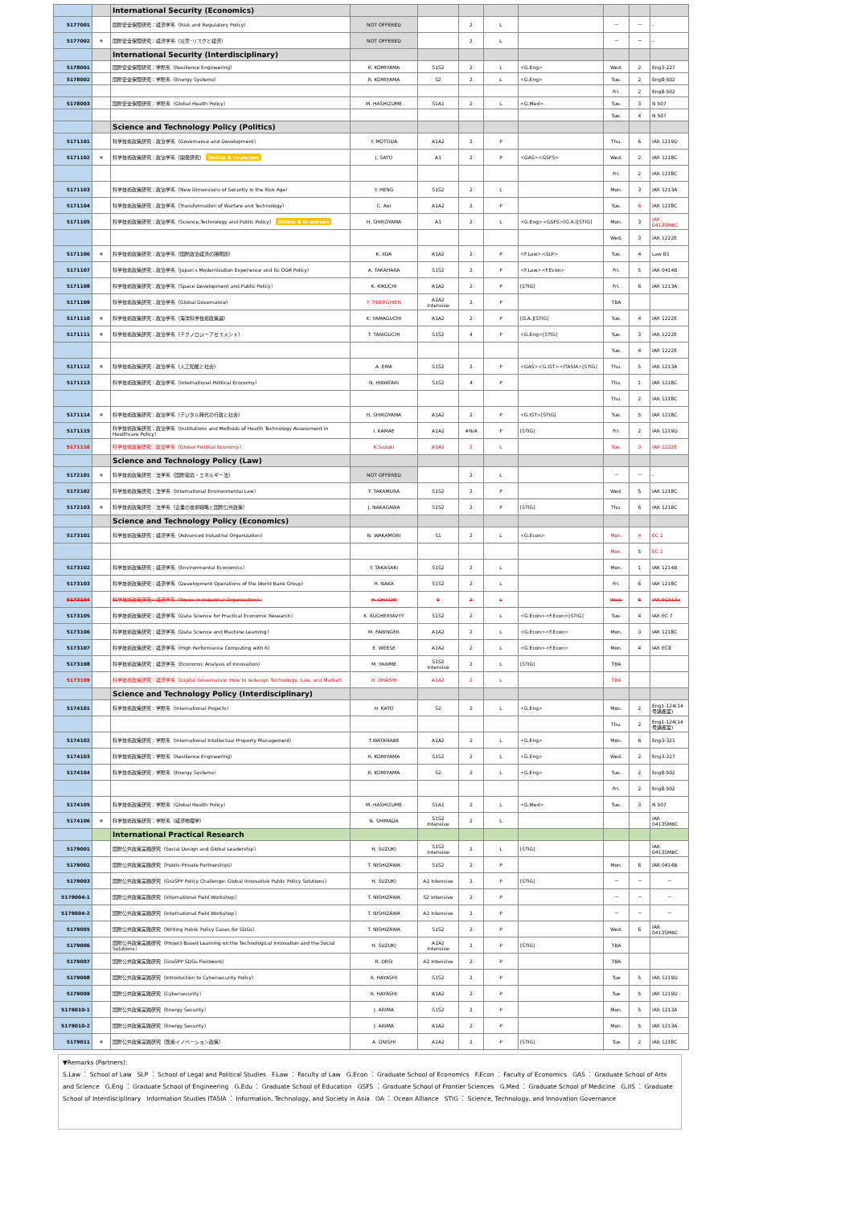| | | International Security (Economics) | | | | | | | | |
| 5177001 | | 国際安全保障研究：経済学系（Risk and Regulatory Policy） | NOT OFFERED | | 2 | L | | － | － | - |
| 5177002 | ※ | 国際安全保障研究：経済学系（災害･リスクと経済） | NOT OFFERED | | 2 | L | | － | － | - |
| | | International Security (Interdisciplinary) | | | | | | | | |
| 5178001 | | 国際安全保障研究：学際系（Resilience Engineering） | R. KOMIYAMA | S1S2 | 2 | L | <G.Eng> | Wed. | 2 | Eng3-227 |
| 5178002 | | 国際安全保障研究：学際系（Energy Systems） | R. KOMIYAMA | S2 | 2 | L | <G.Eng> | Tue. | 2 | Eng8-502 |
| | | | | | | | | Fri. | 2 | Eng8-502 |
| 5178003 | | 国際安全保障研究：学際系（Global Health Policy） | M. HASHIZUME | S1A1 | 2 | L | <G.Med> | Tue. | 3 | N 507 |
| | | | | | | | | Tue. | 4 | N 507 |
| | | Science and Technology Policy (Politics) | | | | | | | | |
| 5171101 | | 科学技術政策研究：政治学系（Governance and Development） | Y. MOTODA | A1A2 | 2 | P | | Thu. | 6 | IAR 1219D |
| 5171102 | ※ | 科学技術政策研究：政治学系（開発研究） Online & In-person | J. SATO | A1 | 2 | P | <GAS><GSFS> | Wed. | 2 | IAR 1218C |
| | | | | | | | | Fri. | 2 | IAR 1218C |
| 5171103 | | 科学技術政策研究：政治学系（New Dimensions of Security in the Risk Age） | Y. HENG | S1S2 | 2 | L | | Mon. | 3 | IAR 1213A |
| 5171104 | | 科学技術政策研究：政治学系（Transformation of Warfare and Technology） | C. Aoi | A1A2 | 2 | P | | Tue. | 6 | IAR 1218C |
| 5171105 | | 科学技術政策研究：政治学系（Science,Technology and Public Policy） Online & In-person | H. SHIROYAMA | A1 | 2 | L | <G.Eng><GSFS>[O.A.][STIG] | Mon. | 3 | IAR 0413SMBC |
| | | | | | | | | Wed. | 3 | IAR 1222E |
| 5171106 | ※ | 科学技術政策研究：政治学系（国際政治経済の諸問題） | K. IIDA | A1A2 | 2 | P | <F.Law><SLP> | Tue. | 4 | Law B1 |
| 5171107 | | 科学技術政策研究：政治学系（Japan's Modernization Experience and Its ODA Policy） | A. TAKAHARA | S1S2 | 2 | P | <F.Law><F.Econ> | Fri. | 5 | IAR 0414B |
| 5171108 | | 科学技術政策研究：政治学系（Space Development and Public Policy） | K. KIKUCHI | A1A2 | 2 | P | [STIG] | Fri. | 6 | IAR 1213A |
| 5171109 | | 科学技術政策研究：政治学系（Global Governance） | Y. TIBERGHIEN | A1A2 Intensive | 2 | P | | TBA | | |
| 5171110 | ※ | 科学技術政策研究：政治学系（海洋科学技術政策論） | K. YAMAGUCHI | A1A2 | 2 | P | [O.A.][STIG] | Tue. | 4 | IAR 1222E |
| 5171111 | ※ | 科学技術政策研究：政治学系（テクノロジーアセスメント） | T. TANIGUCHI | S1S2 | 4 | P | <G.Eng>[STIG] | Tue. | 3 | IAR 1222E |
| | | | | | | | | Tue. | 4 | IAR 1222E |
| 5171112 | ※ | 科学技術政策研究：政治学系（人工知能と社会） | A. EMA | S1S2 | 2 | P | <GAS><G.IST><ITASIA>[STIG] | Thu. | 5 | IAR 1213A |
| 5171113 | | 科学技術政策研究：政治学系（International Political Economy） | N. HIWATARI | S1S2 | 4 | P | | Thu. | 1 | IAR 1218C |
| | | | | | | | | Thu. | 2 | IAR 1218C |
| 5171114 | ※ | 科学技術政策研究：政治学系（デジタル時代の行政と社会） | H. SHIROYAMA | A1A2 | 2 | P | <G.IST>[STIG] | Tue. | 5 | IAR 1218C |
| 5171115 | | 科学技術政策研究：政治学系（Institutions and Methods of Health Technology Assessment in Healthcare Policy） | I. KAMAE | A1A2 | #N/A | P | [STIG] | Fri. | 2 | IAR 1219D |
| 5171116 | | 科学技術政策研究：政治学系（Global Political Economy） | K.Suzuki | A1A2 | 2 | L | | Tue. | 3 | IAR 1222E |
| | | Science and Technology Policy (Law) | | | | | | | | |
| 5172101 | ※ | 科学技術政策研究：法学系（国際環境・エネルギー法） | NOT OFFERED | | 2 | L | | － | － | - |
| 5172102 | | 科学技術政策研究：法学系（International Environmental Law） | Y. TAKAMURA | S1S2 | 2 | P | | Wed. | 5 | IAR 1218C |
| 5172103 | ※ | 科学技術政策研究：法学系（企業の技術戦略と国際公共政策） | J. NAKAGAWA | S1S2 | 2 | P | [STIG] | Thu. | 6 | IAR 1218C |
| | | Science and Technology Policy (Economics) | | | | | | | | |
| 5173101 | | 科学技術政策研究：経済学系（Advanced Industrial Organization） | N. WAKAMORI | S1 | 2 | L | <G.Econ> | Mon. | 4 | EC 2 |
| | | | | | | | | Mon. | 5 | EC 2 |
| 5173102 | | 科学技術政策研究：経済学系（Environmental Economics） | Y. TAKASAKI | S1S2 | 2 | L | | Mon. | 1 | IAR 1214B |
| 5173103 | | 科学技術政策研究：経済学系（Development Operations of the World Bank Group） | H. NAKA | S1S2 | 2 | L | | Fri. | 6 | IAR 1218C |
| 5173104 | | 科学技術政策研究：経済学系（Topics in Industrial Organization） | H. OHASHI | 0 | 2 | L | | Wed. | 5 | IAR EC513e |
| 5173105 | | 科学技術政策研究：経済学系（Data Science for Practical Economic Research） | K. KUCHERYAVYY | S1S2 | 2 | L | <G.Econ><F.Econ>[STIG] | Tue. | 4 | IAR EC 7 |
| 5173106 | | 科学技術政策研究：経済学系（Data Science and Machine Learning） | M. FABINGER | A1A2 | 2 | L | <G.Econ><F.Econ> | Mon. | 3 | IAR 1218C |
| 5173107 | | 科学技術政策研究：経済学系（High Performance Computing with R） | E. WEESE | A1A2 | 2 | L | <G.Econ><F.Econ> | Mon. | 4 | IAR EC8 |
| 5173108 | | 科学技術政策研究：経済学系（Economic Analysis of Innovation） | M. YARIME | S1S2 Intensive | 2 | L | [STIG] | TBA | | |
| 5173109 | | 科学技術政策研究：経済学系（Digital Governance: How to redesign Technology, Law, and Market） | H. OHASHI | A1A2 | 2 | L | | TBA | | |
| | | Science and Technology Policy (Interdisciplinary) | | | | | | | | |
| 5174101 | | 科学技術政策研究：学際系（International Projects） | H. KATO | S2 | 2 | L | <G.Eng> | Mon. | 2 | Eng1-124(14 号講義室) |
| | | | | | | | | Thu. | 2 | Eng1-124(14 号講義室) |
| 5174102 | | 科学技術政策研究：学際系（International Intellectual Property Management） | T.WATANABE | A1A2 | 2 | L | <G.Eng> | Mon. | 6 | Eng3-321 |
| 5174103 | | 科学技術政策研究：学際系（Resilience Engineering） | R. KOMIYAMA | S1S2 | 2 | L | <G.Eng> | Wed. | 2 | Eng3-227 |
| 5174104 | | 科学技術政策研究：学際系（Energy Systems） | R. KOMIYAMA | S2 | 2 | L | <G.Eng> | Tue. | 2 | Eng8-502 |
| | | | | | | | | Fri. | 2 | Eng8-502 |
| 5174105 | | 科学技術政策研究：学際系（Global Health Policy） | M. HASHIZUME | S1A1 | 2 | L | <G.Med> | Tue. | 3 | N 507 |
| 5174106 | ※ | 科学技術政策研究：学際系（経済物理学） | N. SHIMADA | S1S2 Intensive | 2 | L | | | | IAR 0413SMBC |
| | | International Practical Research | | | | | | | | |
| 5179001 | | 国際公共政策実践研究（Social Design and Global Leadership） | H. SUZUKI | S1S2 Intensive | 2 | L | [STIG] | | | IAR 0413SMBC |
| 5179002 | | 国際公共政策実践研究（Public-Private Partnerships） | T. NISHIZAWA | S1S2 | 2 | P | | Mon. | 6 | IAR 0414B |
| 5179003 | | 国際公共政策実践研究（GraSPP Policy Challenge: Global Innovative Public Policy Solutions） | H. SUZUKI | A2 Intensive | 2 | P | [STIG] | － | － | － |
| 5179004-1 | | 国際公共政策実践研究（International Field Workshop） | T. NISHIZAWA | S2 Intensive | 2 | P | | － | － | － |
| 5179004-2 | | 国際公共政策実践研究（International Field Workshop） | T. NISHIZAWA | A2 Intensive | 2 | P | | － | － | － |
| 5179005 | | 国際公共政策実践研究（Writing Public Policy Cases for SDGs） | T. NISHIZAWA | S1S2 | 2 | P | | Wed. | 6 | IAR 0413SMBC |
| 5179006 | | 国際公共政策実践研究（Project Based Learning on the Technological Innovation and the Social Solutions） | H. SUZUKI | A1A2 Intensive | 2 | P | [STIG] | TBA | | |
| 5179007 | | 国際公共政策実践研究（GraSPP SDGs Fieldwork） | R. ORSI | A2 Intensive | 2 | P | | TBA | | |
| 5179008 | | 国際公共政策実践研究（Introduction to Cybersecurity Policy） | R. HAYASHI | S1S2 | 2 | P | | Tue | 5 | IAR 1219D |
| 5179009 | | 国際公共政策実践研究（Cybersecurity） | R. HAYASHI | A1A2 | 2 | P | | Tue | 5 | IAR 1219D |
| 5179010-1 | | 国際公共政策実践研究（Energy Security） | J. ARIMA | S1S2 | 2 | P | | Mon. | 5 | IAR 1213A |
| 5179010-2 | | 国際公共政策実践研究（Energy Security） | J. ARIMA | A1A2 | 2 | P | | Mon. | 5 | IAR 1213A |
| 5179011 | ※ | 国際公共政策実践研究（医療イノベーション政策） | A. ONISHI | A1A2 | 2 | P | [STIG] | Tue | 2 | IAR 1218C |
▼Remarks (Partners):
S.Law ： School of Law SLP ： School of Legal and Political Studies F.Law ： Faculty of Law G.Econ ： Graduate School of Economics F.Econ ： Faculty of Economics GAS ： Graduate School of Arts and Science G.Eng ： Graduate School of Engineering G.Edu ： Graduate School of Education GSFS ： Graduate School of Frontier Sciences G.Med ： Graduate School of Medicine G.IIS ： Graduate School of Interdisciplinary Information Studies ITASIA ： Information, Technology, and Society in Asia OA ： Ocean Alliance STIG ： Science, Technology, and Innovation Governance